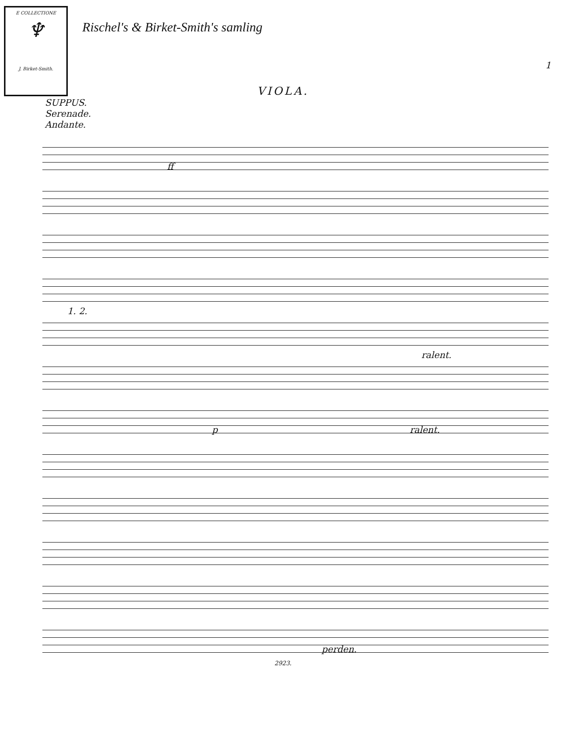E COLLECTIONE
♆
J. Birket-Smith.
Rischel's & Birket-Smith's samling
1
VIOLA.
SUPPUS.
Serenade.
Andante.
ff
1. 2.
ralent.
p ralent.
perden.
2923.